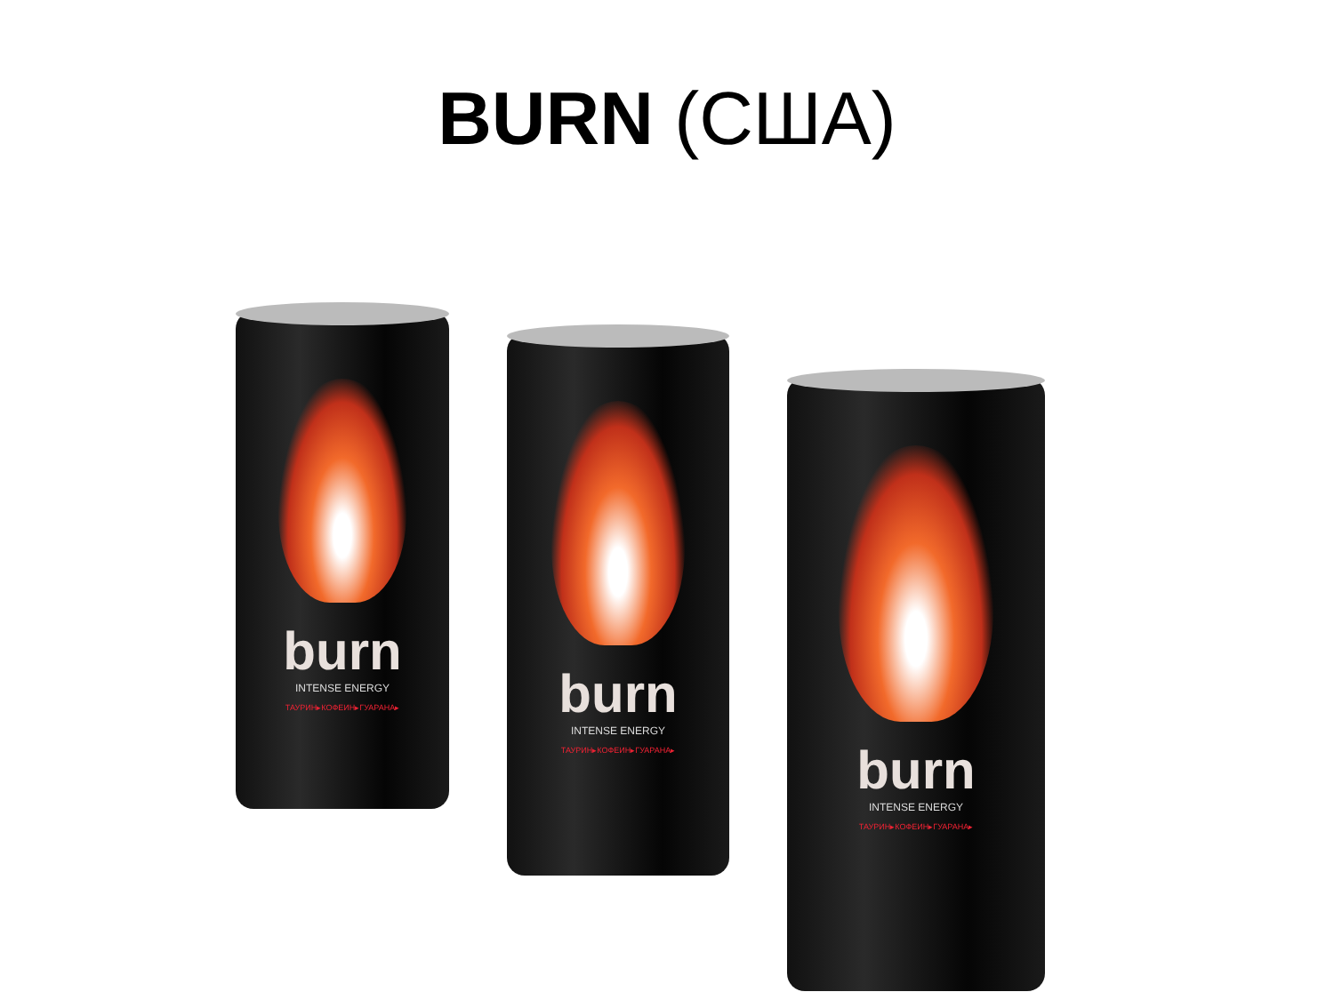BURN (США)
burn
INTENSE ENERGY
ТАУРИН▸КОФЕИН▸ГУАРАНА▸
burn
INTENSE ENERGY
ТАУРИН▸КОФЕИН▸ГУАРАНА▸
burn
INTENSE ENERGY
ТАУРИН▸КОФЕИН▸ГУАРАНА▸